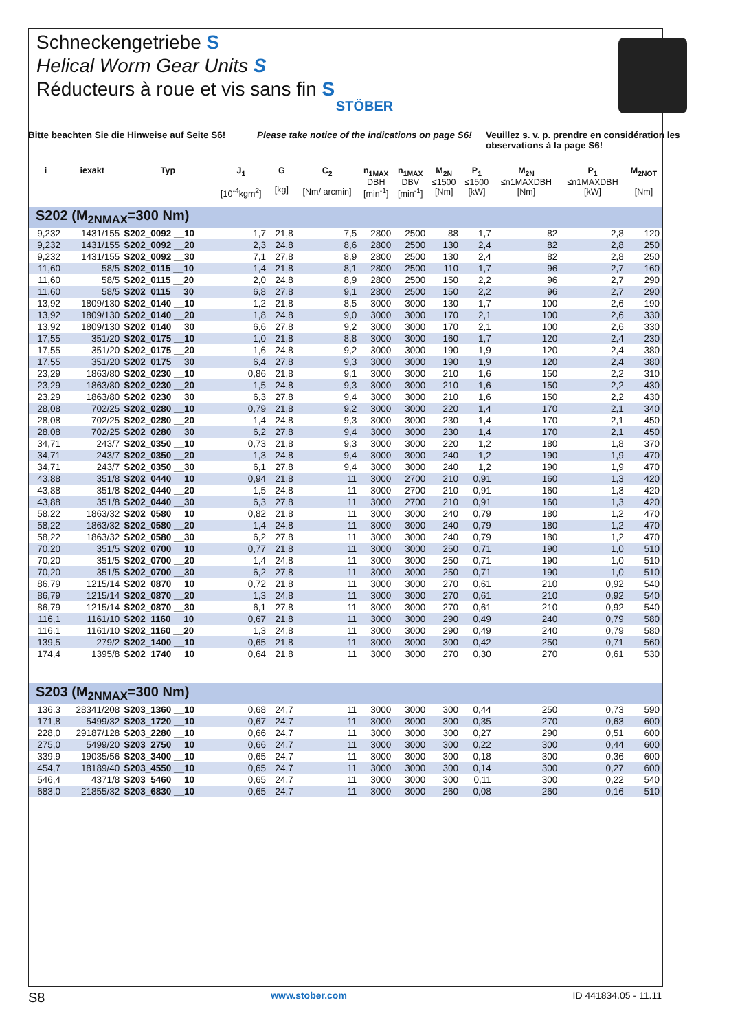Schneckengetriebe S
Helical Worm Gear Units S
Réducteurs à roue et vis sans fin S
STÖBER
Bitte beachten Sie die Hinweise auf Seite S6!
Please take notice of the indications on page S6!
Veuillez s. v. p. prendre en considération les observations à la page S6!
| i | iexakt | Typ | J<sub>1</sub> [10<sup>-4</sup>kgm<sup>2</sup>] | G [kg] | C<sub>2</sub> [Nm/ arcmin] | n<sub>1MAX</sub> DBH [min<sup>-1</sup>] | n<sub>1MAX</sub> DBV [min<sup>-1</sup>] | M<sub>2N</sub> ≤1500 [Nm] | P<sub>1</sub> ≤1500 [kW] | M<sub>2N</sub> ≤n1MAXDBH [Nm] | P<sub>1</sub> ≤n1MAXDBH [kW] | M<sub>2NOT</sub> [Nm] |
| --- | --- | --- | --- | --- | --- | --- | --- | --- | --- | --- | --- | --- |
| S202 (M<sub>2NMAX</sub>=300 Nm) | | | | | | | | | | | | |
| 9,232 | 1431/155 | S202_0092 __10 | 1,7 | 21,8 | 7,5 | 2800 | 2500 | 88 | 1,7 | 82 | 2,8 | 120 |
| 9,232 | 1431/155 | S202_0092 __20 | 2,3 | 24,8 | 8,6 | 2800 | 2500 | 130 | 2,4 | 82 | 2,8 | 250 |
| 9,232 | 1431/155 | S202_0092 __30 | 7,1 | 27,8 | 8,9 | 2800 | 2500 | 130 | 2,4 | 82 | 2,8 | 250 |
| 11,60 | 58/5 | S202_0115 __10 | 1,4 | 21,8 | 8,1 | 2800 | 2500 | 110 | 1,7 | 96 | 2,7 | 160 |
| 11,60 | 58/5 | S202_0115 __20 | 2,0 | 24,8 | 8,9 | 2800 | 2500 | 150 | 2,2 | 96 | 2,7 | 290 |
| 11,60 | 58/5 | S202_0115 __30 | 6,8 | 27,8 | 9,1 | 2800 | 2500 | 150 | 2,2 | 96 | 2,7 | 290 |
| 13,92 | 1809/130 | S202_0140 __10 | 1,2 | 21,8 | 8,5 | 3000 | 3000 | 130 | 1,7 | 100 | 2,6 | 190 |
| 13,92 | 1809/130 | S202_0140 __20 | 1,8 | 24,8 | 9,0 | 3000 | 3000 | 170 | 2,1 | 100 | 2,6 | 330 |
| 13,92 | 1809/130 | S202_0140 __30 | 6,6 | 27,8 | 9,2 | 3000 | 3000 | 170 | 2,1 | 100 | 2,6 | 330 |
| 17,55 | 351/20 | S202_0175 __10 | 1,0 | 21,8 | 8,8 | 3000 | 3000 | 160 | 1,7 | 120 | 2,4 | 230 |
| 17,55 | 351/20 | S202_0175 __20 | 1,6 | 24,8 | 9,2 | 3000 | 3000 | 190 | 1,9 | 120 | 2,4 | 380 |
| 17,55 | 351/20 | S202_0175 __30 | 6,4 | 27,8 | 9,3 | 3000 | 3000 | 190 | 1,9 | 120 | 2,4 | 380 |
| 23,29 | 1863/80 | S202_0230 __10 | 0,86 | 21,8 | 9,1 | 3000 | 3000 | 210 | 1,6 | 150 | 2,2 | 310 |
| 23,29 | 1863/80 | S202_0230 __20 | 1,5 | 24,8 | 9,3 | 3000 | 3000 | 210 | 1,6 | 150 | 2,2 | 430 |
| 23,29 | 1863/80 | S202_0230 __30 | 6,3 | 27,8 | 9,4 | 3000 | 3000 | 210 | 1,6 | 150 | 2,2 | 430 |
| 28,08 | 702/25 | S202_0280 __10 | 0,79 | 21,8 | 9,2 | 3000 | 3000 | 220 | 1,4 | 170 | 2,1 | 340 |
| 28,08 | 702/25 | S202_0280 __20 | 1,4 | 24,8 | 9,3 | 3000 | 3000 | 230 | 1,4 | 170 | 2,1 | 450 |
| 28,08 | 702/25 | S202_0280 __30 | 6,2 | 27,8 | 9,4 | 3000 | 3000 | 230 | 1,4 | 170 | 2,1 | 450 |
| 34,71 | 243/7 | S202_0350 __10 | 0,73 | 21,8 | 9,3 | 3000 | 3000 | 220 | 1,2 | 180 | 1,8 | 370 |
| 34,71 | 243/7 | S202_0350 __20 | 1,3 | 24,8 | 9,4 | 3000 | 3000 | 240 | 1,2 | 190 | 1,9 | 470 |
| 34,71 | 243/7 | S202_0350 __30 | 6,1 | 27,8 | 9,4 | 3000 | 3000 | 240 | 1,2 | 190 | 1,9 | 470 |
| 43,88 | 351/8 | S202_0440 __10 | 0,94 | 21,8 | 11 | 3000 | 2700 | 210 | 0,91 | 160 | 1,3 | 420 |
| 43,88 | 351/8 | S202_0440 __20 | 1,5 | 24,8 | 11 | 3000 | 2700 | 210 | 0,91 | 160 | 1,3 | 420 |
| 43,88 | 351/8 | S202_0440 __30 | 6,3 | 27,8 | 11 | 3000 | 2700 | 210 | 0,91 | 160 | 1,3 | 420 |
| 58,22 | 1863/32 | S202_0580 __10 | 0,82 | 21,8 | 11 | 3000 | 3000 | 240 | 0,79 | 180 | 1,2 | 470 |
| 58,22 | 1863/32 | S202_0580 __20 | 1,4 | 24,8 | 11 | 3000 | 3000 | 240 | 0,79 | 180 | 1,2 | 470 |
| 58,22 | 1863/32 | S202_0580 __30 | 6,2 | 27,8 | 11 | 3000 | 3000 | 240 | 0,79 | 180 | 1,2 | 470 |
| 70,20 | 351/5 | S202_0700 __10 | 0,77 | 21,8 | 11 | 3000 | 3000 | 250 | 0,71 | 190 | 1,0 | 510 |
| 70,20 | 351/5 | S202_0700 __20 | 1,4 | 24,8 | 11 | 3000 | 3000 | 250 | 0,71 | 190 | 1,0 | 510 |
| 70,20 | 351/5 | S202_0700 __30 | 6,2 | 27,8 | 11 | 3000 | 3000 | 250 | 0,71 | 190 | 1,0 | 510 |
| 86,79 | 1215/14 | S202_0870 __10 | 0,72 | 21,8 | 11 | 3000 | 3000 | 270 | 0,61 | 210 | 0,92 | 540 |
| 86,79 | 1215/14 | S202_0870 __20 | 1,3 | 24,8 | 11 | 3000 | 3000 | 270 | 0,61 | 210 | 0,92 | 540 |
| 86,79 | 1215/14 | S202_0870 __30 | 6,1 | 27,8 | 11 | 3000 | 3000 | 270 | 0,61 | 210 | 0,92 | 540 |
| 116,1 | 1161/10 | S202_1160 __10 | 0,67 | 21,8 | 11 | 3000 | 3000 | 290 | 0,49 | 240 | 0,79 | 580 |
| 116,1 | 1161/10 | S202_1160 __20 | 1,3 | 24,8 | 11 | 3000 | 3000 | 290 | 0,49 | 240 | 0,79 | 580 |
| 139,5 | 279/2 | S202_1400 __10 | 0,65 | 21,8 | 11 | 3000 | 3000 | 300 | 0,42 | 250 | 0,71 | 560 |
| 174,4 | 1395/8 | S202_1740 __10 | 0,64 | 21,8 | 11 | 3000 | 3000 | 270 | 0,30 | 270 | 0,61 | 530 |
| S203 (M<sub>2NMAX</sub>=300 Nm) | | | | | | | | | | | | |
| 136,3 | 28341/208 | S203_1360 __10 | 0,68 | 24,7 | 11 | 3000 | 3000 | 300 | 0,44 | 250 | 0,73 | 590 |
| 171,8 | 5499/32 | S203_1720 __10 | 0,67 | 24,7 | 11 | 3000 | 3000 | 300 | 0,35 | 270 | 0,63 | 600 |
| 228,0 | 29187/128 | S203_2280 __10 | 0,66 | 24,7 | 11 | 3000 | 3000 | 300 | 0,27 | 290 | 0,51 | 600 |
| 275,0 | 5499/20 | S203_2750 __10 | 0,66 | 24,7 | 11 | 3000 | 3000 | 300 | 0,22 | 300 | 0,44 | 600 |
| 339,9 | 19035/56 | S203_3400 __10 | 0,65 | 24,7 | 11 | 3000 | 3000 | 300 | 0,18 | 300 | 0,36 | 600 |
| 454,7 | 18189/40 | S203_4550 __10 | 0,65 | 24,7 | 11 | 3000 | 3000 | 300 | 0,14 | 300 | 0,27 | 600 |
| 546,4 | 4371/8 | S203_5460 __10 | 0,65 | 24,7 | 11 | 3000 | 3000 | 300 | 0,11 | 300 | 0,22 | 540 |
| 683,0 | 21855/32 | S203_6830 __10 | 0,65 | 24,7 | 11 | 3000 | 3000 | 260 | 0,08 | 260 | 0,16 | 510 |
S8 www.stober.com ID 441834.05 - 11.11